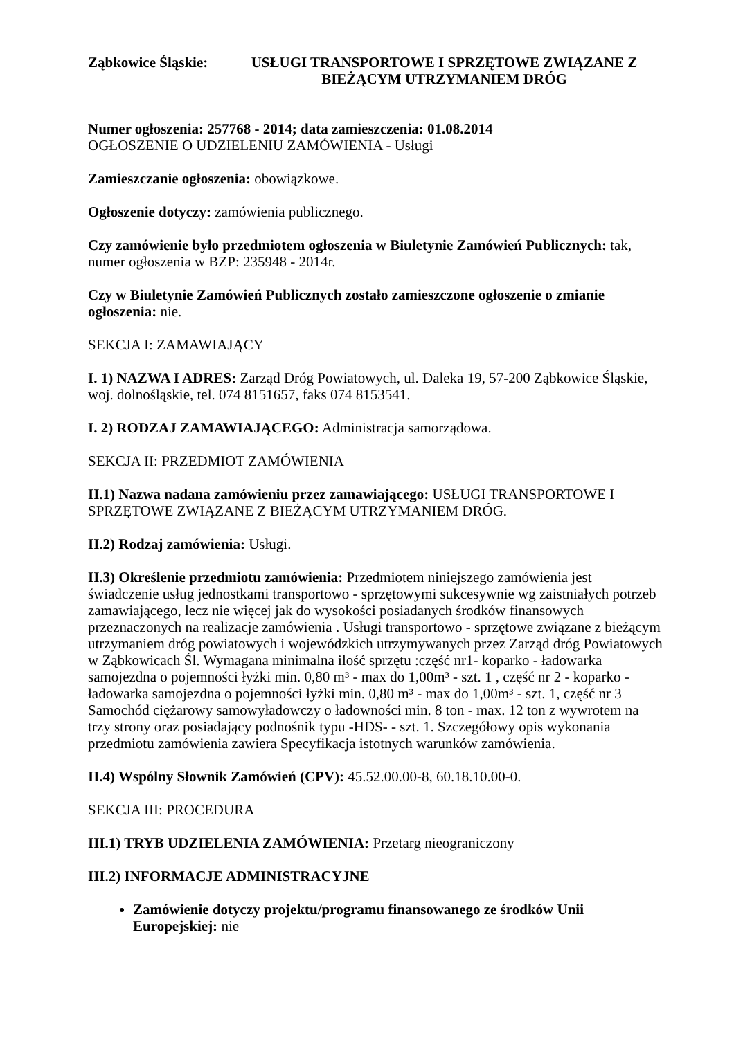Ząbkowice Śląskie: USŁUGI TRANSPORTOWE I SPRZĘTOWE ZWIĄZANE Z BIEŻĄCYM UTRZYMANIEM DRÓG
Numer ogłoszenia: 257768 - 2014; data zamieszczenia: 01.08.2014
OGŁOSZENIE O UDZIELENIU ZAMÓWIENIA - Usługi
Zamieszczanie ogłoszenia: obowiązkowe.
Ogłoszenie dotyczy: zamówienia publicznego.
Czy zamówienie było przedmiotem ogłoszenia w Biuletynie Zamówień Publicznych: tak, numer ogłoszenia w BZP: 235948 - 2014r.
Czy w Biuletynie Zamówień Publicznych zostało zamieszczone ogłoszenie o zmianie ogłoszenia: nie.
SEKCJA I: ZAMAWIAJĄCY
I. 1) NAZWA I ADRES: Zarząd Dróg Powiatowych, ul. Daleka 19, 57-200 Ząbkowice Śląskie, woj. dolnośląskie, tel. 074 8151657, faks 074 8153541.
I. 2) RODZAJ ZAMAWIAJĄCEGO: Administracja samorządowa.
SEKCJA II: PRZEDMIOT ZAMÓWIENIA
II.1) Nazwa nadana zamówieniu przez zamawiającego: USŁUGI TRANSPORTOWE I SPRZĘTOWE ZWIĄZANE Z BIEŻĄCYM UTRZYMANIEM DRÓG.
II.2) Rodzaj zamówienia: Usługi.
II.3) Określenie przedmiotu zamówienia: Przedmiotem niniejszego zamówienia jest świadczenie usług jednostkami transportowo - sprzętowymi sukcesywnie wg zaistniałych potrzeb zamawiającego, lecz nie więcej jak do wysokości posiadanych środków finansowych przeznaczonych na realizacje zamówienia . Usługi transportowo - sprzętowe związane z bieżącym utrzymaniem dróg powiatowych i wojewódzkich utrzymywanych przez Zarząd dróg Powiatowych w Ząbkowicach Śl. Wymagana minimalna ilość sprzętu :część nr1- koparko - ładowarka samojezdna o pojemności łyżki min. 0,80 m³ - max do 1,00m³ - szt. 1 , część nr 2 - koparko - ładowarka samojezdna o pojemności łyżki min. 0,80 m³ - max do 1,00m³ - szt. 1, część nr 3 Samochód ciężarowy samowyładowczy o ładowności min. 8 ton - max. 12 ton z wywrotem na trzy strony oraz posiadający podnośnik typu -HDS- - szt. 1. Szczegółowy opis wykonania przedmiotu zamówienia zawiera Specyfikacja istotnych warunków zamówienia.
II.4) Wspólny Słownik Zamówień (CPV): 45.52.00.00-8, 60.18.10.00-0.
SEKCJA III: PROCEDURA
III.1) TRYB UDZIELENIA ZAMÓWIENIA: Przetarg nieograniczony
III.2) INFORMACJE ADMINISTRACYJNE
Zamówienie dotyczy projektu/programu finansowanego ze środków Unii Europejskiej: nie